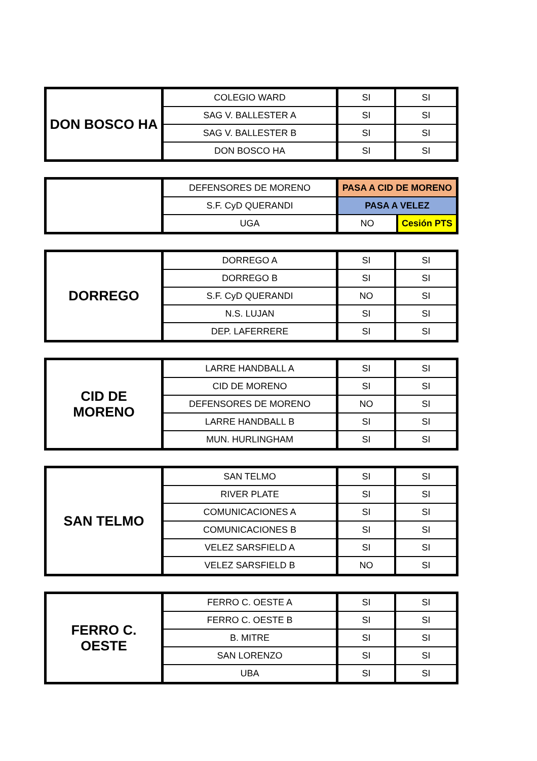| DON BOSCO HA | COLEGIO WARD | SI | SI |
| | SAG V. BALLESTER A | SI | SI |
| | SAG V. BALLESTER B | SI | SI |
| | DON BOSCO HA | SI | SI |
| | DEFENSORES DE MORENO | PASA A CID DE MORENO | |
| | S.F. CyD QUERANDI | PASA A VELEZ | |
| | UGA | NO | Cesión PTS |
| DORREGO | DORREGO A | SI | SI |
| | DORREGO B | SI | SI |
| | S.F. CyD QUERANDI | NO | SI |
| | N.S. LUJAN | SI | SI |
| | DEP. LAFERRERE | SI | SI |
| CID DE MORENO | LARRE HANDBALL A | SI | SI |
| | CID DE MORENO | SI | SI |
| | DEFENSORES DE MORENO | NO | SI |
| | LARRE HANDBALL B | SI | SI |
| | MUN. HURLINGHAM | SI | SI |
| SAN TELMO | SAN TELMO | SI | SI |
| | RIVER PLATE | SI | SI |
| | COMUNICACIONES A | SI | SI |
| | COMUNICACIONES B | SI | SI |
| | VELEZ SARSFIELD A | SI | SI |
| | VELEZ SARSFIELD B | NO | SI |
| FERRO C. OESTE | FERRO C. OESTE A | SI | SI |
| | FERRO C. OESTE B | SI | SI |
| | B. MITRE | SI | SI |
| | SAN LORENZO | SI | SI |
| | UBA | SI | SI |